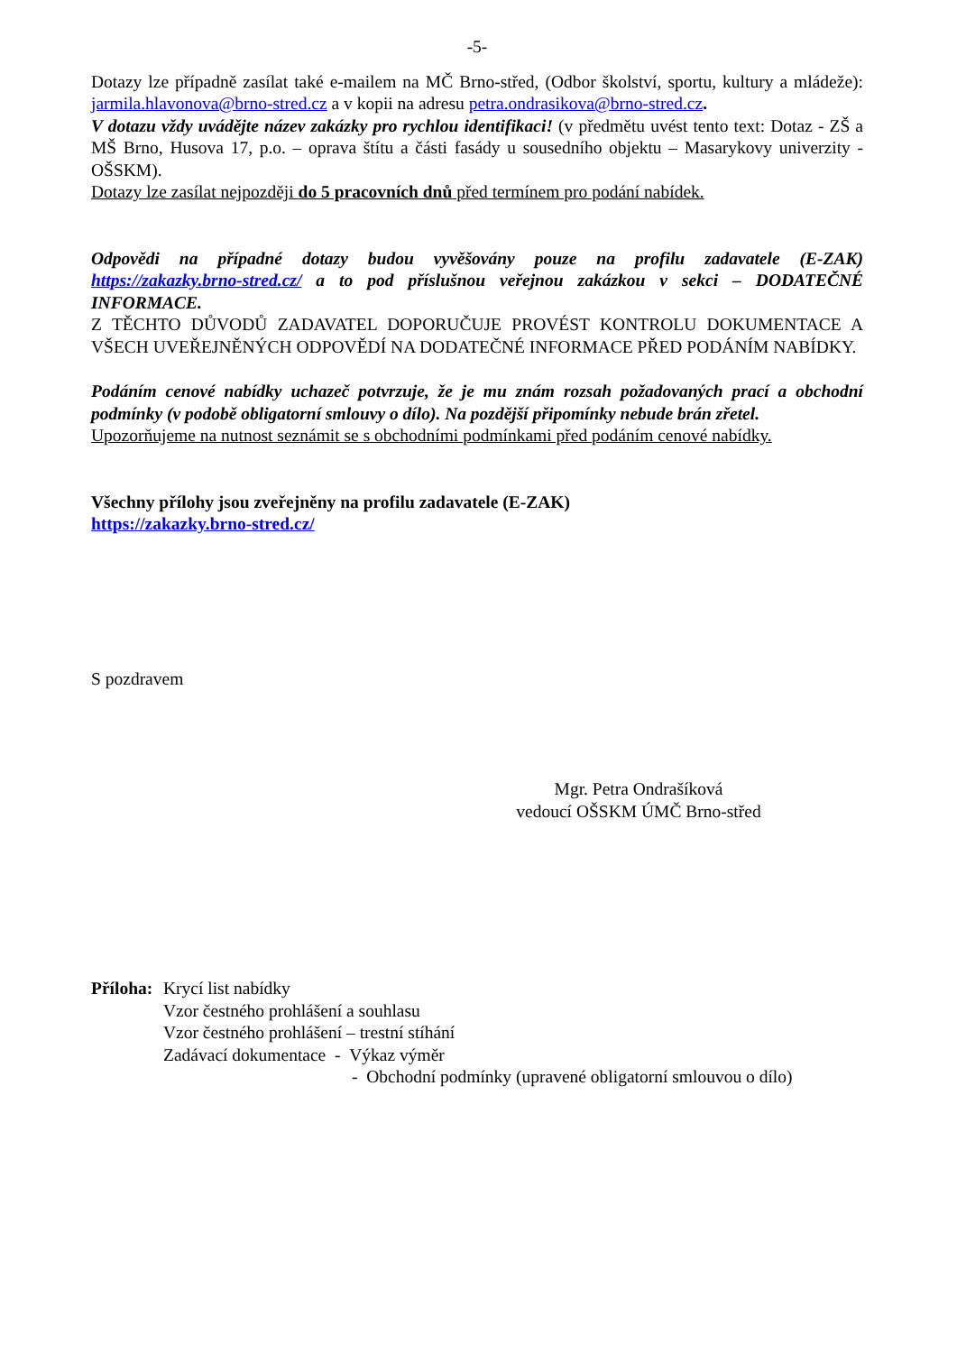-5-
Dotazy lze případně zasílat také e-mailem na MČ Brno-střed, (Odbor školství, sportu, kultury a mládeže): jarmila.hlavonova@brno-stred.cz a v kopii na adresu petra.ondrasikova@brno-stred.cz.
V dotazu vždy uvádějte název zakázky pro rychlou identifikaci! (v předmětu uvést tento text: Dotaz - ZŠ a MŠ Brno, Husova 17, p.o. – oprava štítu a části fasády u sousedního objektu – Masarykovy univerzity - OŠSKM).
Dotazy lze zasílat nejpozději do 5 pracovních dnů před termínem pro podání nabídek.
Odpovědi na případné dotazy budou vyvěšovány pouze na profilu zadavatele (E-ZAK) https://zakazky.brno-stred.cz/ a to pod příslušnou veřejnou zakázkou v sekci – DODATEČNÉ INFORMACE.
Z TĚCHTO DŮVODŮ ZADAVATEL DOPORUČUJE PROVÉST KONTROLU DOKUMENTACE A VŠECH UVEŘEJNĚNÝCH ODPOVĚDÍ NA DODATEČNÉ INFORMACE PŘED PODÁNÍM NABÍDKY.
Podáním cenové nabídky uchazeč potvrzuje, že je mu znám rozsah požadovaných prací a obchodní podmínky (v podobě obligatorní smlouvy o dílo). Na pozdější připomínky nebude brán zřetel.
Upozorňujeme na nutnost seznámit se s obchodními podmínkami před podáním cenové nabídky.
Všechny přílohy jsou zveřejněny na profilu zadavatele (E-ZAK)
https://zakazky.brno-stred.cz/
S pozdravem
Mgr. Petra Ondrašíková
vedoucí OŠSKM ÚMČ Brno-střed
Příloha:
Krycí list nabídky
Vzor čestného prohlášení a souhlasu
Vzor čestného prohlášení – trestní stíhání
Zadávací dokumentace - Výkaz výměr
- Obchodní podmínky (upravené obligatorní smlouvou o dílo)